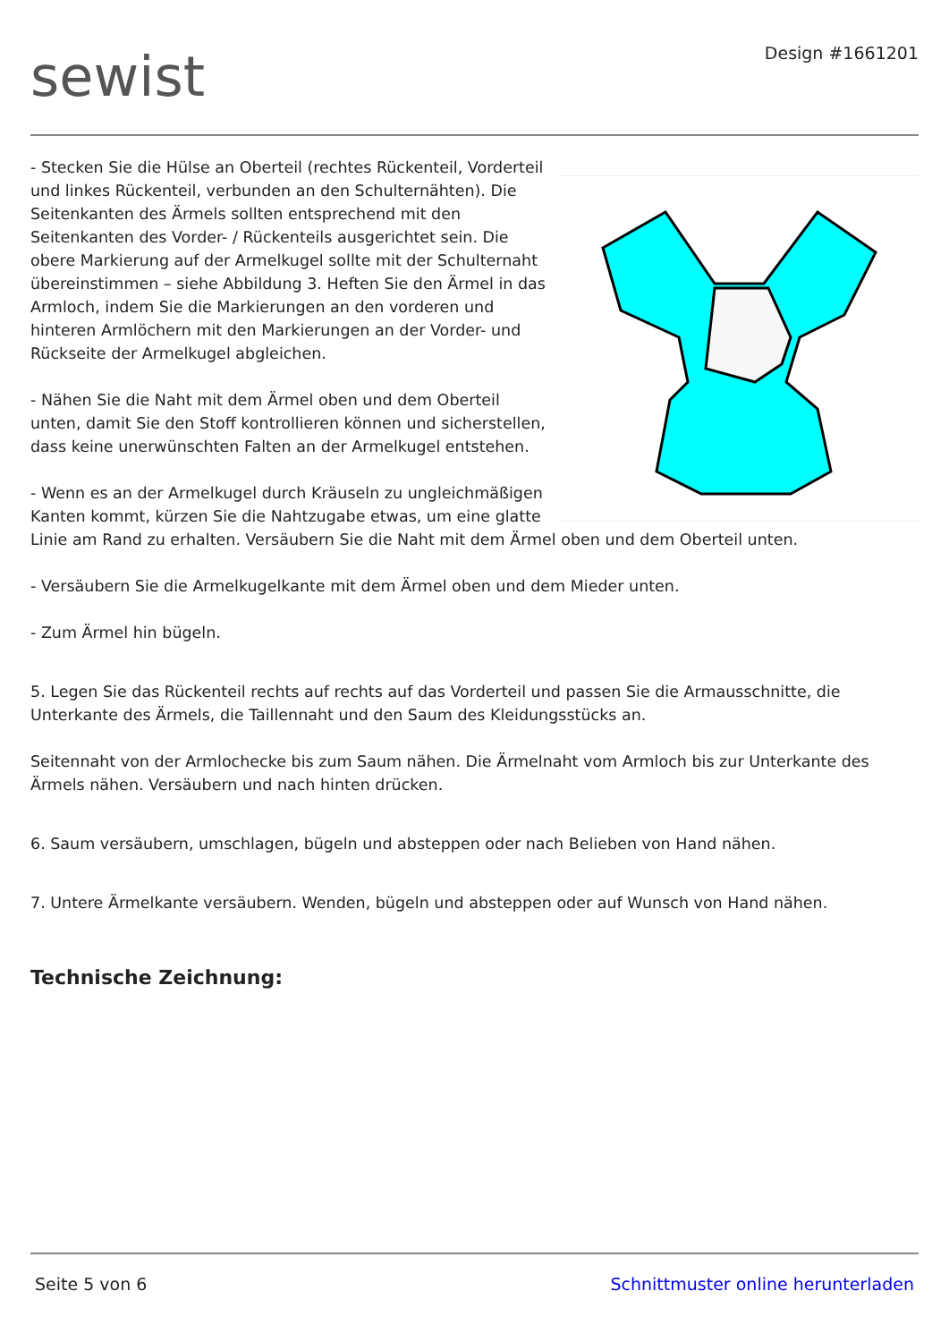sewist
Design #1661201
- Stecken Sie die Hülse an Oberteil (rechtes Rückenteil, Vorderteil und linkes Rückenteil, verbunden an den Schulternähten). Die Seitenkanten des Ärmels sollten entsprechend mit den Seitenkanten des Vorder- / Rückenteils ausgerichtet sein. Die obere Markierung auf der Armelkugel sollte mit der Schulternaht übereinstimmen – siehe Abbildung 3. Heften Sie den Ärmel in das Armloch, indem Sie die Markierungen an den vorderen und hinteren Armlöchern mit den Markierungen an der Vorder- und Rückseite der Armelkugel abgleichen.
- Nähen Sie die Naht mit dem Ärmel oben und dem Oberteil unten, damit Sie den Stoff kontrollieren können und sicherstellen, dass keine unerwünschten Falten an der Armelkugel entstehen.
- Wenn es an der Armelkugel durch Kräuseln zu ungleichmäßigen Kanten kommt, kürzen Sie die Nahtzugabe etwas, um eine glatte Linie am Rand zu erhalten. Versäubern Sie die Naht mit dem Ärmel oben und dem Oberteil unten.
- Versäubern Sie die Armelkugelkante mit dem Ärmel oben und dem Mieder unten.
- Zum Ärmel hin bügeln.
5. Legen Sie das Rückenteil rechts auf rechts auf das Vorderteil und passen Sie die Armausschnitte, die Unterkante des Ärmels, die Taillennaht und den Saum des Kleidungsstücks an.
Seitennaht von der Armlochecke bis zum Saum nähen. Die Ärmelnaht vom Armloch bis zur Unterkante des Ärmels nähen. Versäubern und nach hinten drücken.
6. Saum versäubern, umschlagen, bügeln und absteppen oder nach Belieben von Hand nähen.
7. Untere Ärmelkante versäubern. Wenden, bügeln und absteppen oder auf Wunsch von Hand nähen.
Technische Zeichnung:
Seite 5 von 6 Schnittmuster online herunterladen